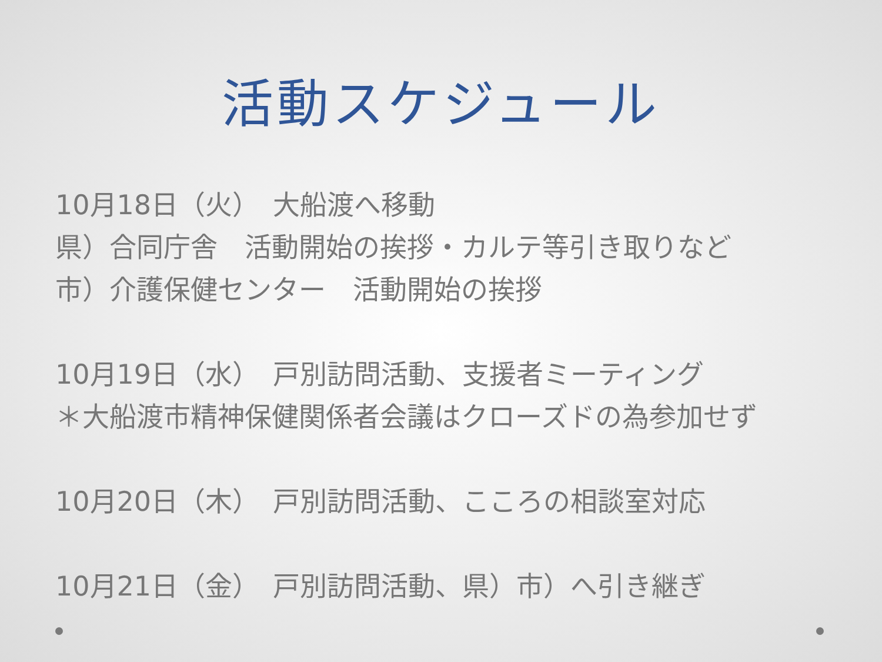活動スケジュール
10月18日（火）　大船渡へ移動
県）合同庁舎　活動開始の挨拶・カルテ等引き取りなど
市）介護保健センター　活動開始の挨拶
10月19日（水）　戸別訪問活動、支援者ミーティング
＊大船渡市精神保健関係者会議はクローズドの為参加せず
10月20日（木）　戸別訪問活動、こころの相談室対応
10月21日（金）　戸別訪問活動、県）市）へ引き継ぎ